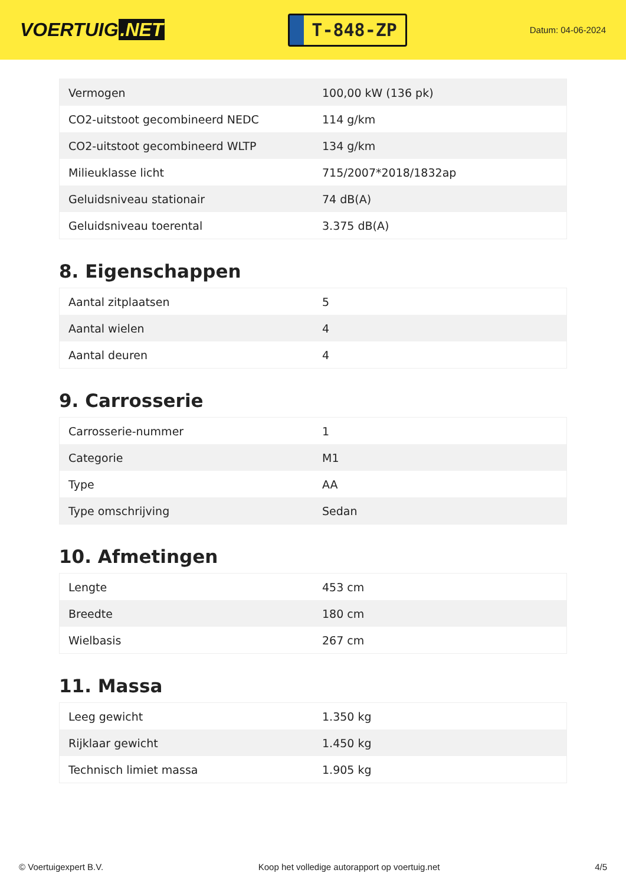VOERTUIG.NET
T-848-ZP
Datum: 04-06-2024
| Vermogen | 100,00 kW (136 pk) |
| CO2-uitstoot gecombineerd NEDC | 114 g/km |
| CO2-uitstoot gecombineerd WLTP | 134 g/km |
| Milieuklasse licht | 715/2007*2018/1832ap |
| Geluidsniveau stationair | 74 dB(A) |
| Geluidsniveau toerental | 3.375 dB(A) |
8. Eigenschappen
| Aantal zitplaatsen | 5 |
| Aantal wielen | 4 |
| Aantal deuren | 4 |
9. Carrosserie
| Carrosserie-nummer | 1 |
| Categorie | M1 |
| Type | AA |
| Type omschrijving | Sedan |
10. Afmetingen
| Lengte | 453 cm |
| Breedte | 180 cm |
| Wielbasis | 267 cm |
11. Massa
| Leeg gewicht | 1.350 kg |
| Rijklaar gewicht | 1.450 kg |
| Technisch limiet massa | 1.905 kg |
© Voertuigexpert B.V. Koop het volledige autorapport op voertuig.net 4/5